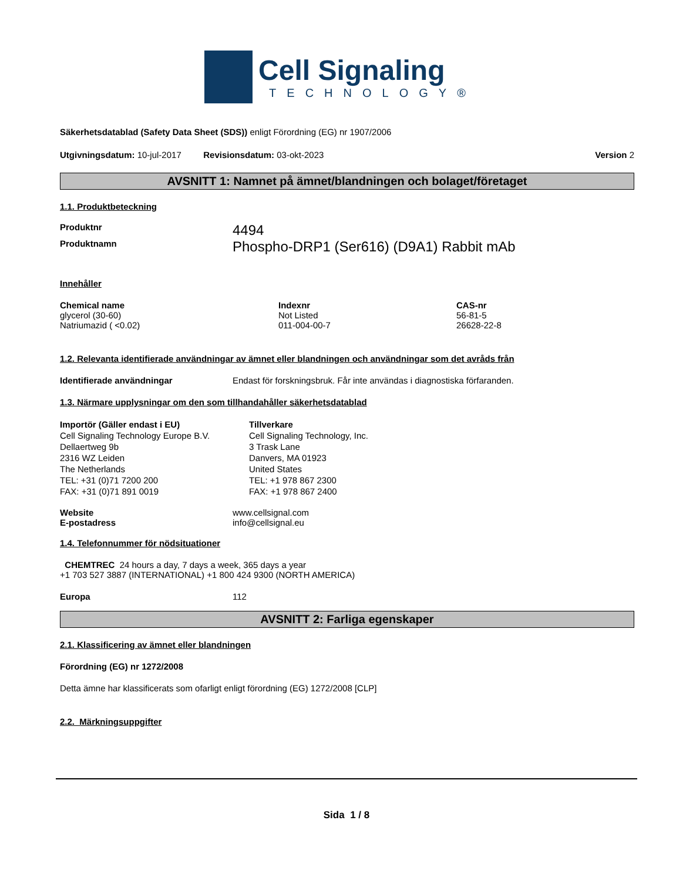Cell Signaling
TECHNOLOGY®
Säkerhetsdatablad (Safety Data Sheet (SDS)) enligt Förordning (EG) nr 1907/2006
Utgivningsdatum: 10-jul-2017 Revisionsdatum: 03-okt-2023 Version 2
AVSNITT 1: Namnet på ämnet/blandningen och bolaget/företaget
1.1. Produktbeteckning
Produktnr
4494
Produktnamn
Phospho-DRP1 (Ser616) (D9A1) Rabbit mAb
Innehåller
| Chemical name | Indexnr | CAS-nr |
| --- | --- | --- |
| glycerol (30-60) | Not Listed | 56-81-5 |
| Natriumazid ( <0.02) | 011-004-00-7 | 26628-22-8 |
1.2. Relevanta identifierade användningar av ämnet eller blandningen och användningar som det avråds från
Identifierade användningar Endast för forskningsbruk. Får inte användas i diagnostiska förfaranden.
1.3. Närmare upplysningar om den som tillhandahåller säkerhetsdatablad
Importör (Gäller endast i EU)
Cell Signaling Technology Europe B.V.
Dellaertweg 9b
2316 WZ Leiden
The Netherlands
TEL: +31 (0)71 7200 200
FAX: +31 (0)71 891 0019
Tillverkare
Cell Signaling Technology, Inc.
3 Trask Lane
Danvers, MA 01923
United States
TEL: +1 978 867 2300
FAX: +1 978 867 2400
Website
E-postadress
www.cellsignal.com
info@cellsignal.eu
1.4. Telefonnummer för nödsituationer
CHEMTREC 24 hours a day, 7 days a week, 365 days a year
+1 703 527 3887 (INTERNATIONAL) +1 800 424 9300 (NORTH AMERICA)
Europa 112
AVSNITT 2: Farliga egenskaper
2.1. Klassificering av ämnet eller blandningen
Förordning (EG) nr 1272/2008
Detta ämne har klassificerats som ofarligt enligt förordning (EG) 1272/2008 [CLP]
2.2. Märkningsuppgifter
Sida 1 / 8